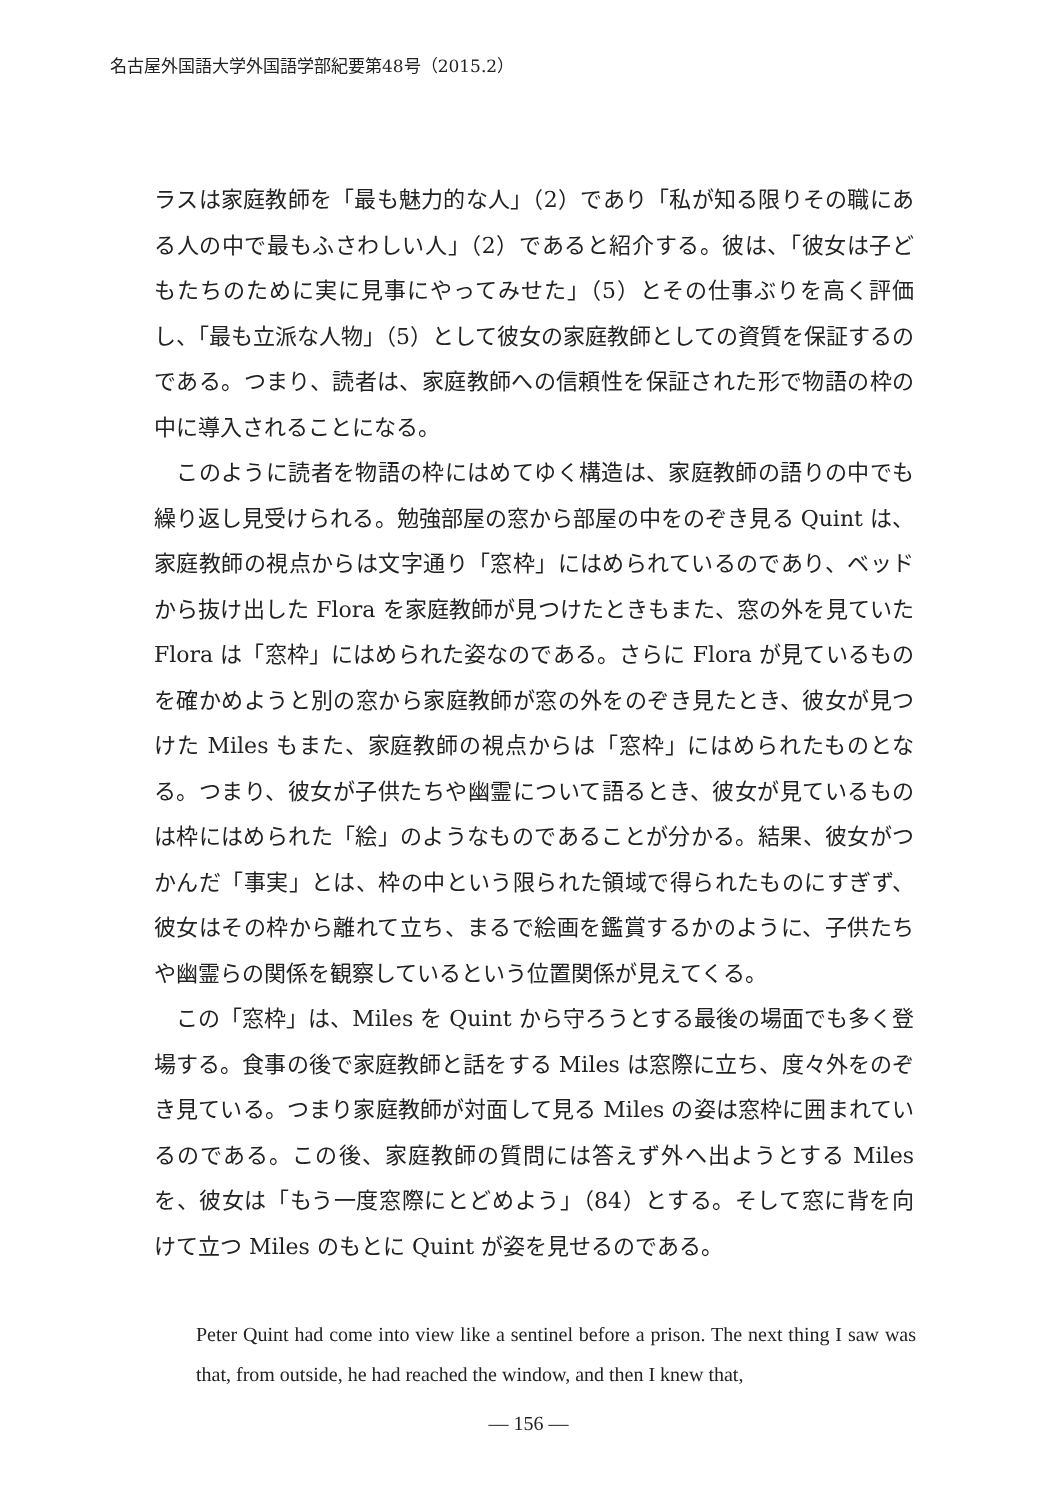名古屋外国語大学外国語学部紀要第48号（2015.2）
ラスは家庭教師を「最も魅力的な人」（2）であり「私が知る限りその職にある人の中で最もふさわしい人」（2）であると紹介する。彼は、「彼女は子どもたちのために実に見事にやってみせた」（5）とその仕事ぶりを高く評価し、「最も立派な人物」（5）として彼女の家庭教師としての資質を保証するのである。つまり、読者は、家庭教師への信頼性を保証された形で物語の枠の中に導入されることになる。
　このように読者を物語の枠にはめてゆく構造は、家庭教師の語りの中でも繰り返し見受けられる。勉強部屋の窓から部屋の中をのぞき見る Quint は、家庭教師の視点からは文字通り「窓枠」にはめられているのであり、ベッドから抜け出した Flora を家庭教師が見つけたときもまた、窓の外を見ていた Flora は「窓枠」にはめられた姿なのである。さらに Flora が見ているものを確かめようと別の窓から家庭教師が窓の外をのぞき見たとき、彼女が見つけた Miles もまた、家庭教師の視点からは「窓枠」にはめられたものとなる。つまり、彼女が子供たちや幽霊について語るとき、彼女が見ているものは枠にはめられた「絵」のようなものであることが分かる。結果、彼女がつかんだ「事実」とは、枠の中という限られた領域で得られたものにすぎず、彼女はその枠から離れて立ち、まるで絵画を鑑賞するかのように、子供たちや幽霊らの関係を観察しているという位置関係が見えてくる。
　この「窓枠」は、Miles を Quint から守ろうとする最後の場面でも多く登場する。食事の後で家庭教師と話をする Miles は窓際に立ち、度々外をのぞき見ている。つまり家庭教師が対面して見る Miles の姿は窓枠に囲まれているのである。この後、家庭教師の質問には答えず外へ出ようとする Miles を、彼女は「もう一度窓際にとどめよう」（84）とする。そして窓に背を向けて立つ Miles のもとに Quint が姿を見せるのである。
Peter Quint had come into view like a sentinel before a prison. The next thing I saw was that, from outside, he had reached the window, and then I knew that,
— 156 —